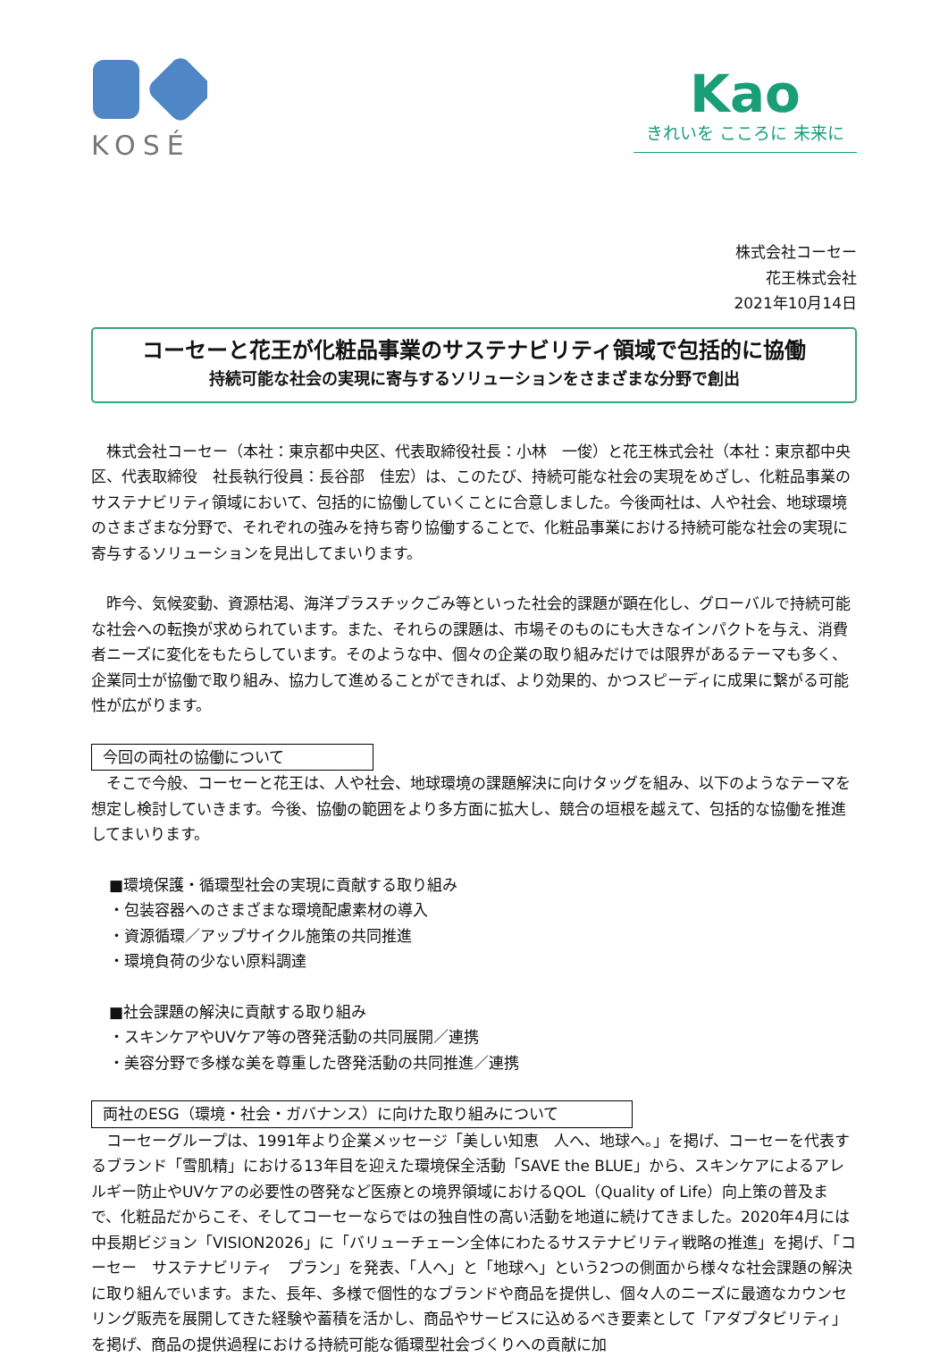KOSÉ
Kao
きれいを こころに 未来に
株式会社コーセー
花王株式会社
2021年10月14日
コーセーと花王が化粧品事業のサステナビリティ領域で包括的に協働
持続可能な社会の実現に寄与するソリューションをさまざまな分野で創出
　株式会社コーセー（本社：東京都中央区、代表取締役社長：小林　一俊）と花王株式会社（本社：東京都中央区、代表取締役　社長執行役員：長谷部　佳宏）は、このたび、持続可能な社会の実現をめざし、化粧品事業のサステナビリティ領域において、包括的に協働していくことに合意しました。今後両社は、人や社会、地球環境のさまざまな分野で、それぞれの強みを持ち寄り協働することで、化粧品事業における持続可能な社会の実現に寄与するソリューションを見出してまいります。
　昨今、気候変動、資源枯渇、海洋プラスチックごみ等といった社会的課題が顕在化し、グローバルで持続可能な社会への転換が求められています。また、それらの課題は、市場そのものにも大きなインパクトを与え、消費者ニーズに変化をもたらしています。そのような中、個々の企業の取り組みだけでは限界があるテーマも多く、企業同士が協働で取り組み、協力して進めることができれば、より効果的、かつスピーディに成果に繋がる可能性が広がります。
今回の両社の協働について
　そこで今般、コーセーと花王は、人や社会、地球環境の課題解決に向けタッグを組み、以下のようなテーマを想定し検討していきます。今後、協働の範囲をより多方面に拡大し、競合の垣根を越えて、包括的な協働を推進してまいります。
■環境保護・循環型社会の実現に貢献する取り組み
・包装容器へのさまざまな環境配慮素材の導入
・資源循環／アップサイクル施策の共同推進
・環境負荷の少ない原料調達
■社会課題の解決に貢献する取り組み
・スキンケアやUVケア等の啓発活動の共同展開／連携
・美容分野で多様な美を尊重した啓発活動の共同推進／連携
両社のESG（環境・社会・ガバナンス）に向けた取り組みについて
　コーセーグループは、1991年より企業メッセージ「美しい知恵　人へ、地球へ。」を掲げ、コーセーを代表するブランド「雪肌精」における13年目を迎えた環境保全活動「SAVE the BLUE」から、スキンケアによるアレルギー防止やUVケアの必要性の啓発など医療との境界領域におけるQOL（Quality of Life）向上策の普及まで、化粧品だからこそ、そしてコーセーならではの独自性の高い活動を地道に続けてきました。2020年4月には中長期ビジョン「VISION2026」に「バリューチェーン全体にわたるサステナビリティ戦略の推進」を掲げ、「コーセー　サステナビリティ　プラン」を発表、「人へ」と「地球へ」という2つの側面から様々な社会課題の解決に取り組んでいます。また、長年、多様で個性的なブランドや商品を提供し、個々人のニーズに最適なカウンセリング販売を展開してきた経験や蓄積を活かし、商品やサービスに込めるべき要素として「アダプタビリティ」を掲げ、商品の提供過程における持続可能な循環型社会づくりへの貢献に加